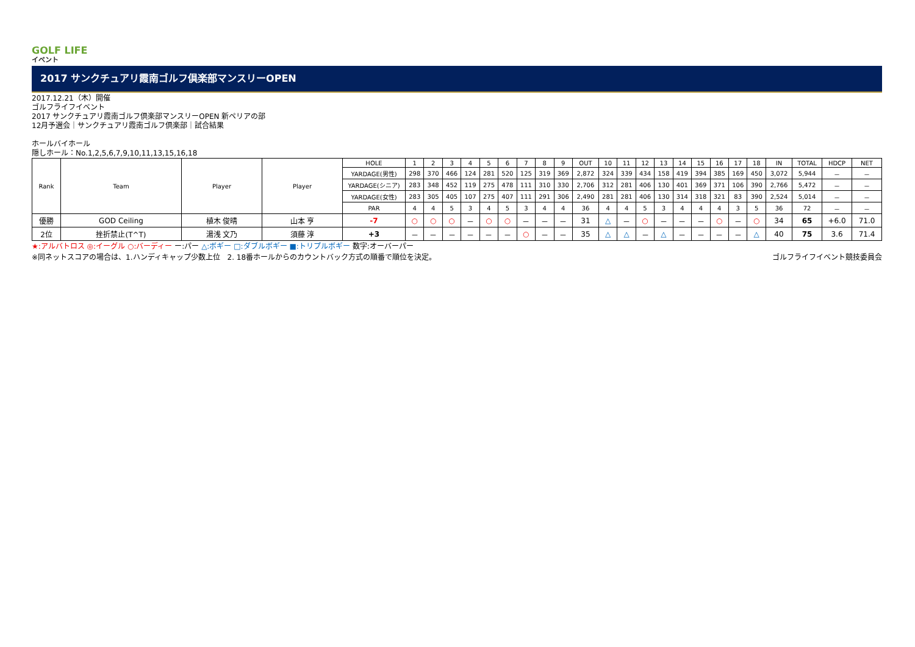GOLF LIFE
イベント
2017 サンクチュアリ霞南ゴルフ倶楽部マンスリーOPEN
2017.12.21（木）開催
ゴルフライフイベント
2017 サンクチュアリ霞南ゴルフ倶楽部マンスリーOPEN 新ペリアの部
12月予選会｜サンクチュアリ霞南ゴルフ倶楽部｜試合結果
ホールバイホール
隠しホール：No.1,2,5,6,7,9,10,11,13,15,16,18
| Rank | Team | Player | Player | HOLE | 1 | 2 | 3 | 4 | 5 | 6 | 7 | 8 | 9 | OUT | 10 | 11 | 12 | 13 | 14 | 15 | 16 | 17 | 18 | IN | TOTAL | HDCP | NET |
| | | | | YARDAGE(男性) | 298 | 370 | 466 | 124 | 281 | 520 | 125 | 319 | 369 | 2,872 | 324 | 339 | 434 | 158 | 419 | 394 | 385 | 169 | 450 | 3,072 | 5,944 | － | － |
| | | | | YARDAGE(シニア) | 283 | 348 | 452 | 119 | 275 | 478 | 111 | 310 | 330 | 2,706 | 312 | 281 | 406 | 130 | 401 | 369 | 371 | 106 | 390 | 2,766 | 5,472 | － | － |
| | | | | YARDAGE(女性) | 283 | 305 | 405 | 107 | 275 | 407 | 111 | 291 | 306 | 2,490 | 281 | 281 | 406 | 130 | 314 | 318 | 321 | 83 | 390 | 2,524 | 5,014 | － | － |
| | | | | PAR | 4 | 4 | 5 | 3 | 4 | 5 | 3 | 4 | 4 | 36 | 4 | 4 | 5 | 3 | 4 | 4 | 4 | 3 | 5 | 36 | 72 | － | － |
| 優勝 | GOD Ceiling | 植木 俊晴 | 山本 亨 | -7 | ○ | ○ | ○ | － | ○ | ○ | － | － | － | 31 | △ | － | ○ | － | － | － | ○ | － | ○ | 34 | 65 | +6.0 | 71.0 |
| 2位 | 挫折禁止(T^T) | 湯浅 文乃 | 須藤 淳 | +3 | － | － | － | － | － | － | ○ | － | － | 35 | △ | △ | － | △ | － | － | － | － | △ | 40 | 75 | 3.6 | 71.4 |
★:アルバトロス ◎:イーグル ○:バーディー ー:パー △:ボギー □:ダブルボギー ■:トリプルボギー 数字:オーバーパー
※同ネットスコアの場合は、1.ハンディキャップ少数上位　2. 18番ホールからのカウントバック方式の順番で順位を決定。 ゴルフライフイベント競技委員会